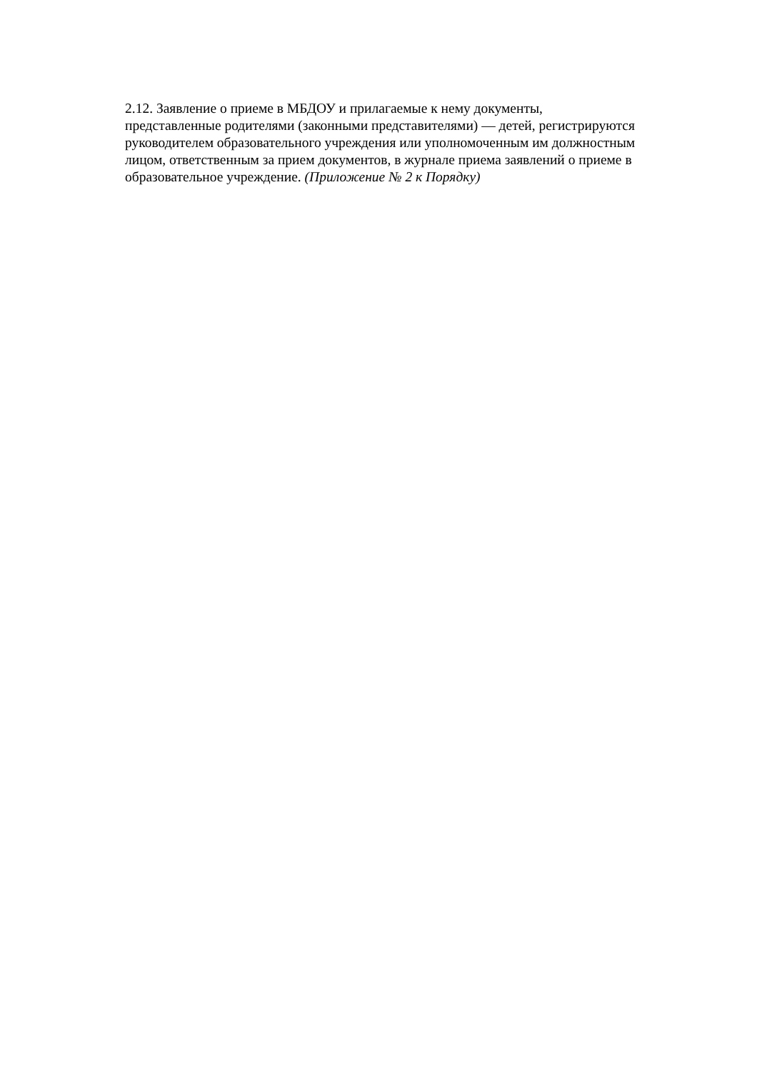2.12. Заявление о приеме в МБДОУ и прилагаемые к нему документы,
представленные родителями (законными представителями) — детей, регистрируются
руководителем образовательного учреждения или уполномоченным им должностным
лицом, ответственным за прием документов, в журнале приема заявлений о приеме в
образовательное учреждение. (Приложение № 2 к Порядку)